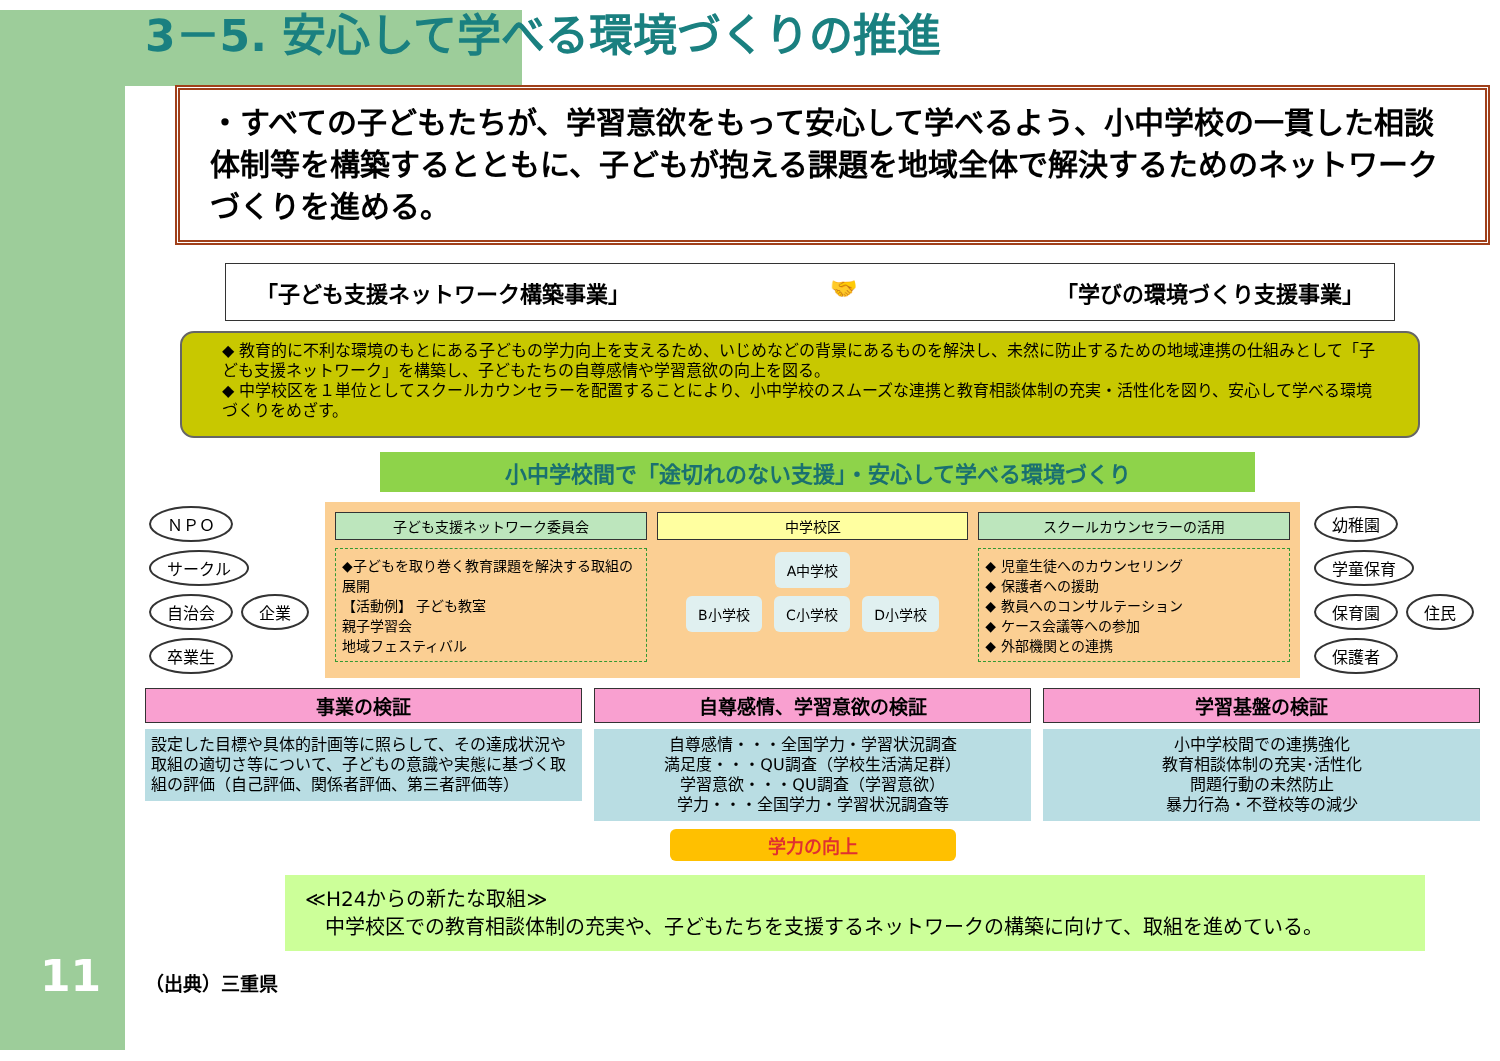11
3－5. 安心して学べる環境づくりの推進
・すべての子どもたちが、学習意欲をもって安心して学べるよう、小中学校の一貫した相談体制等を構築するとともに、子どもが抱える課題を地域全体で解決するためのネットワークづくりを進める。
「子ども支援ネットワーク構築事業」 🤝 「学びの環境づくり支援事業」
◆ 教育的に不利な環境のもとにある子どもの学力向上を支えるため、いじめなどの背景にあるものを解決し、未然に防止するための地域連携の仕組みとして「子ども支援ネットワーク」を構築し、子どもたちの自尊感情や学習意欲の向上を図る。
◆ 中学校区を１単位としてスクールカウンセラーを配置することにより、小中学校のスムーズな連携と教育相談体制の充実・活性化を図り、安心して学べる環境づくりをめざす。
小中学校間で「途切れのない支援」・安心して学べる環境づくり
ＮＰＯ サークル 自治会 企業 卒業生
子ども支援ネットワーク委員会
◆子どもを取り巻く教育課題を解決する取組の展開
【活動例】 子ども教室
親子学習会
地域フェスティバル
中学校区
A中学校
B小学校 C小学校 D小学校
スクールカウンセラーの活用
◆ 児童生徒へのカウンセリング
◆ 保護者への援助
◆ 教員へのコンサルテーション
◆ ケース会議等への参加
◆ 外部機関との連携
幼稚園 学童保育 保育園 住民 保護者
事業の検証
設定した目標や具体的計画等に照らして、その達成状況や取組の適切さ等について、子どもの意識や実態に基づく取組の評価（自己評価、関係者評価、第三者評価等）
自尊感情、学習意欲の検証
自尊感情・・・全国学力・学習状況調査
満足度・・・QU調査（学校生活満足群）
学習意欲・・・QU調査（学習意欲）
学力・・・全国学力・学習状況調査等
学習基盤の検証
小中学校間での連携強化
教育相談体制の充実･活性化
問題行動の未然防止
暴力行為・不登校等の減少
学力の向上
≪H24からの新たな取組≫
　中学校区での教育相談体制の充実や、子どもたちを支援するネットワークの構築に向けて、取組を進めている。
（出典）三重県